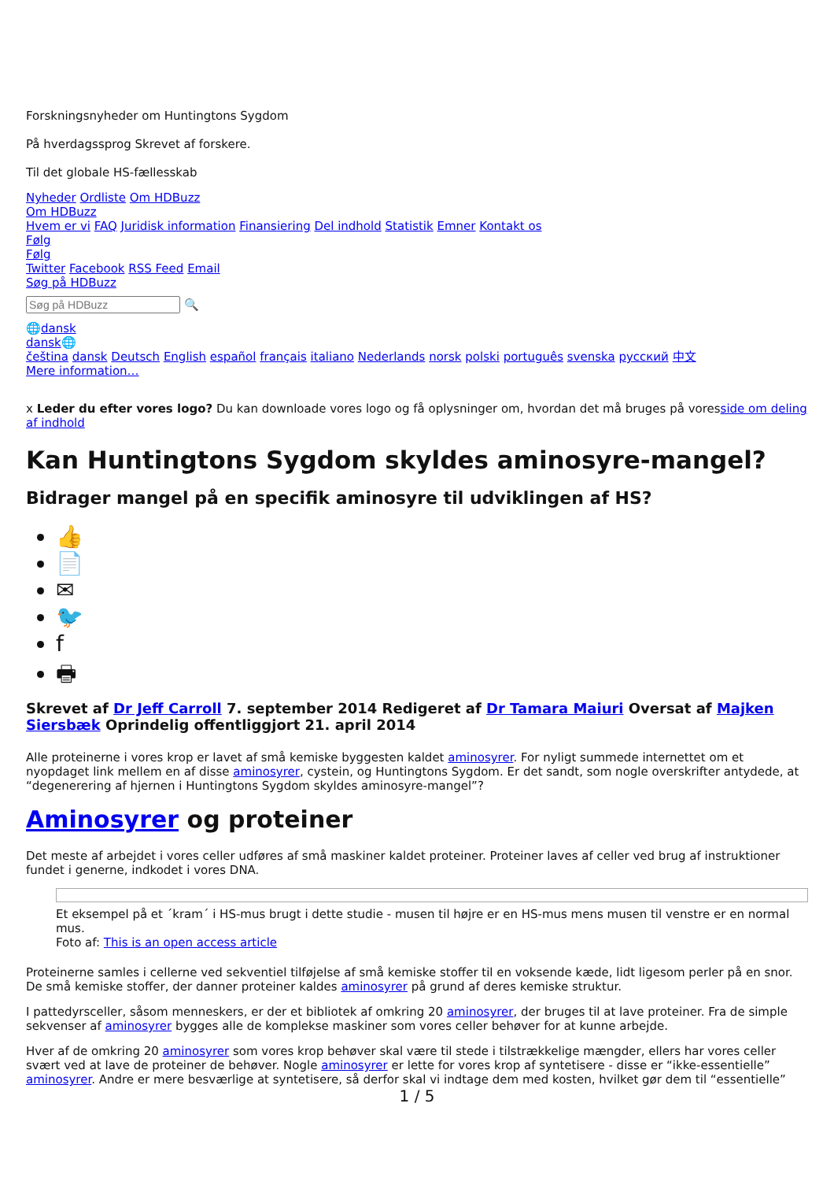Forskningsnyheder om Huntingtons Sygdom
På hverdagssprog Skrevet af forskere.
Til det globale HS-fællesskab
Nyheder Ordliste Om HDBuzz
Om HDBuzz
Hvem er vi FAQ Juridisk information Finansiering Del indhold Statistik Emner Kontakt os
Følg
Følg
Twitter Facebook RSS Feed Email
Søg på HDBuzz
🔍
🌐dansk
dansk🌐
čeština dansk Deutsch English español français italiano Nederlands norsk polski português svenska русский 中文
Mere information…
x Leder du efter vores logo? Du kan downloade vores logo og få oplysninger om, hvordan det må bruges på voresside om deling af indhold
Kan Huntingtons Sygdom skyldes aminosyre-mangel?
Bidrager mangel på en specifik aminosyre til udviklingen af HS?
👍
📄
✉
🐦
f
🖶
Skrevet af Dr Jeff Carroll 7. september 2014 Redigeret af Dr Tamara Maiuri Oversat af Majken Siersbæk Oprindelig offentliggjort 21. april 2014
Alle proteinerne i vores krop er lavet af små kemiske byggesten kaldet aminosyrer. For nyligt summede internettet om et nyopdaget link mellem en af disse aminosyrer, cystein, og Huntingtons Sygdom. Er det sandt, som nogle overskrifter antydede, at “degenerering af hjernen i Huntingtons Sygdom skyldes aminosyre-mangel”?
Aminosyrer og proteiner
Det meste af arbejdet i vores celler udføres af små maskiner kaldet proteiner. Proteiner laves af celler ved brug af instruktioner fundet i generne, indkodet i vores DNA.
Et eksempel på et ´kram´ i HS-mus brugt i dette studie - musen til højre er en HS-mus mens musen til venstre er en normal mus.
Foto af: This is an open access article
Proteinerne samles i cellerne ved sekventiel tilføjelse af små kemiske stoffer til en voksende kæde, lidt ligesom perler på en snor. De små kemiske stoffer, der danner proteiner kaldes aminosyrer på grund af deres kemiske struktur.
I pattedyrsceller, såsom menneskers, er der et bibliotek af omkring 20 aminosyrer, der bruges til at lave proteiner. Fra de simple sekvenser af aminosyrer bygges alle de komplekse maskiner som vores celler behøver for at kunne arbejde.
Hver af de omkring 20 aminosyrer som vores krop behøver skal være til stede i tilstrækkelige mængder, ellers har vores celler svært ved at lave de proteiner de behøver. Nogle aminosyrer er lette for vores krop af syntetisere - disse er “ikke-essentielle” aminosyrer. Andre er mere besværlige at syntetisere, så derfor skal vi indtage dem med kosten, hvilket gør dem til “essentielle”
1 / 5